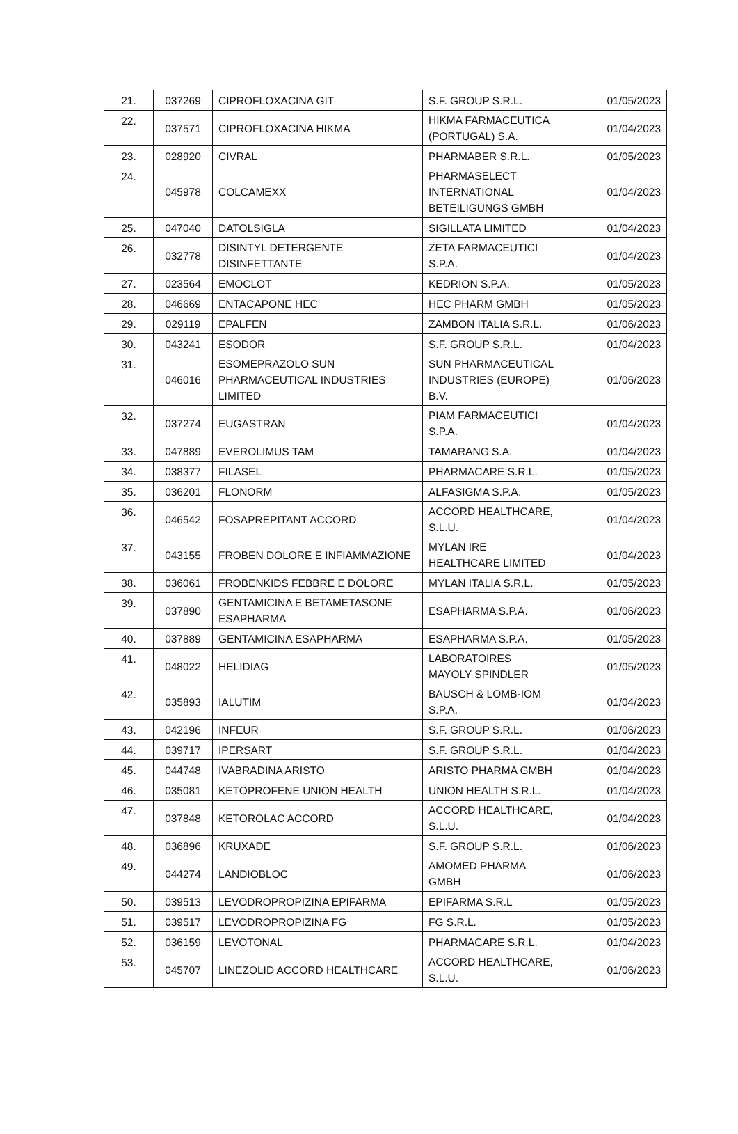| 21. | 037269 | CIPROFLOXACINA GIT | S.F. GROUP S.R.L. | 01/05/2023 |
| 22. | 037571 | CIPROFLOXACINA HIKMA | HIKMA FARMACEUTICA (PORTUGAL) S.A. | 01/04/2023 |
| 23. | 028920 | CIVRAL | PHARMABER S.R.L. | 01/05/2023 |
| 24. | 045978 | COLCAMEXX | PHARMASELECT INTERNATIONAL BETEILIGUNGS GMBH | 01/04/2023 |
| 25. | 047040 | DATOLSIGLA | SIGILLATA LIMITED | 01/04/2023 |
| 26. | 032778 | DISINTYL DETERGENTE DISINFETTANTE | ZETA FARMACEUTICI S.P.A. | 01/04/2023 |
| 27. | 023564 | EMOCLOT | KEDRION S.P.A. | 01/05/2023 |
| 28. | 046669 | ENTACAPONE HEC | HEC PHARM GMBH | 01/05/2023 |
| 29. | 029119 | EPALFEN | ZAMBON ITALIA S.R.L. | 01/06/2023 |
| 30. | 043241 | ESODOR | S.F. GROUP S.R.L. | 01/04/2023 |
| 31. | 046016 | ESOMEPRAZOLO SUN PHARMACEUTICAL INDUSTRIES LIMITED | SUN PHARMACEUTICAL INDUSTRIES (EUROPE) B.V. | 01/06/2023 |
| 32. | 037274 | EUGASTRAN | PIAM FARMACEUTICI S.P.A. | 01/04/2023 |
| 33. | 047889 | EVEROLIMUS TAM | TAMARANG S.A. | 01/04/2023 |
| 34. | 038377 | FILASEL | PHARMACARE S.R.L. | 01/05/2023 |
| 35. | 036201 | FLONORM | ALFASIGMA S.P.A. | 01/05/2023 |
| 36. | 046542 | FOSAPREPITANT ACCORD | ACCORD HEALTHCARE, S.L.U. | 01/04/2023 |
| 37. | 043155 | FROBEN DOLORE E INFIAMMAZIONE | MYLAN IRE HEALTHCARE LIMITED | 01/04/2023 |
| 38. | 036061 | FROBENKIDS FEBBRE E DOLORE | MYLAN ITALIA S.R.L. | 01/05/2023 |
| 39. | 037890 | GENTAMICINA E BETAMETASONE ESAPHARMA | ESAPHARMA S.P.A. | 01/06/2023 |
| 40. | 037889 | GENTAMICINA ESAPHARMA | ESAPHARMA S.P.A. | 01/05/2023 |
| 41. | 048022 | HELIDIAG | LABORATOIRES MAYOLY SPINDLER | 01/05/2023 |
| 42. | 035893 | IALUTIM | BAUSCH & LOMB-IOM S.P.A. | 01/04/2023 |
| 43. | 042196 | INFEUR | S.F. GROUP S.R.L. | 01/06/2023 |
| 44. | 039717 | IPERSART | S.F. GROUP S.R.L. | 01/04/2023 |
| 45. | 044748 | IVABRADINA ARISTO | ARISTO PHARMA GMBH | 01/04/2023 |
| 46. | 035081 | KETOPROFENE UNION HEALTH | UNION HEALTH S.R.L. | 01/04/2023 |
| 47. | 037848 | KETOROLAC ACCORD | ACCORD HEALTHCARE, S.L.U. | 01/04/2023 |
| 48. | 036896 | KRUXADE | S.F. GROUP S.R.L. | 01/06/2023 |
| 49. | 044274 | LANDIOBLOC | AMOMED PHARMA GMBH | 01/06/2023 |
| 50. | 039513 | LEVODROPROPIZINA EPIFARMA | EPIFARMA S.R.L | 01/05/2023 |
| 51. | 039517 | LEVODROPROPIZINA FG | FG S.R.L. | 01/05/2023 |
| 52. | 036159 | LEVOTONAL | PHARMACARE S.R.L. | 01/04/2023 |
| 53. | 045707 | LINEZOLID ACCORD HEALTHCARE | ACCORD HEALTHCARE, S.L.U. | 01/06/2023 |